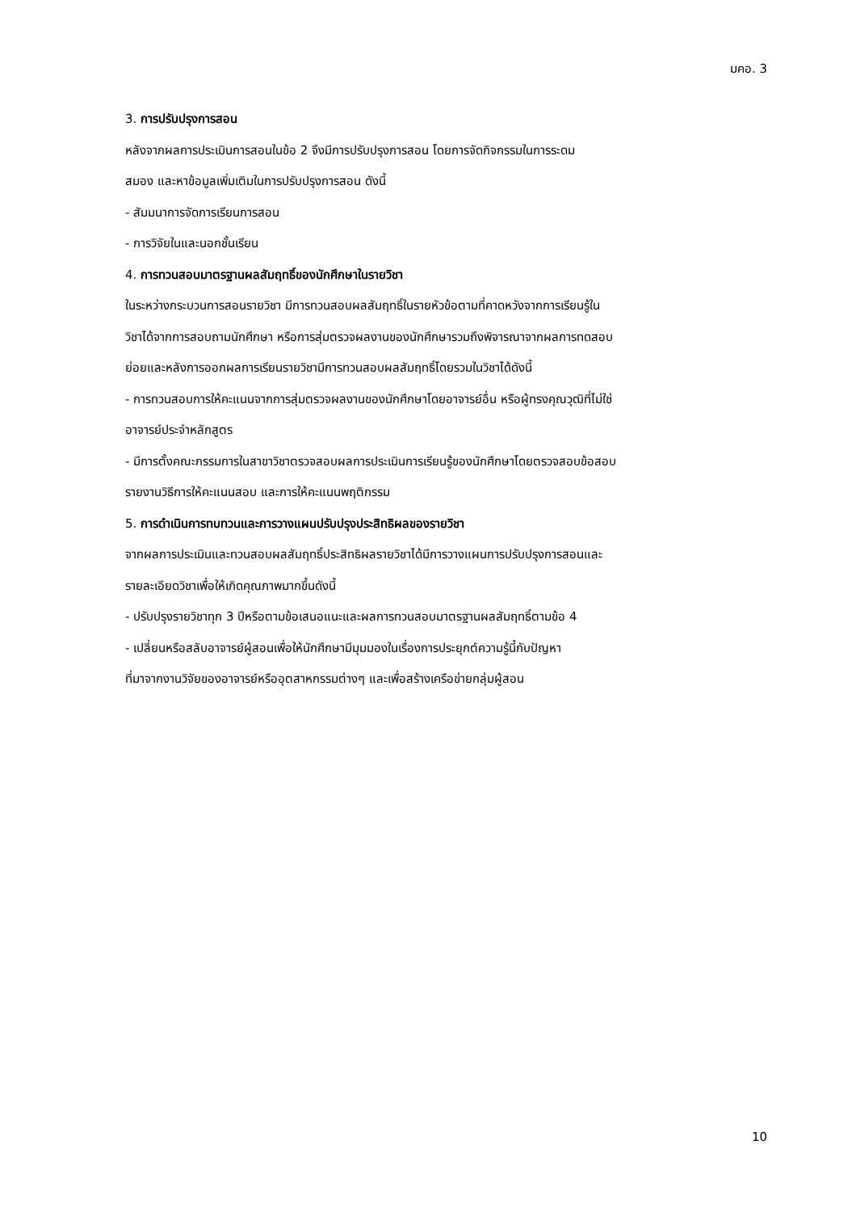มคอ. 3
3. การปรับปรุงการสอน
หลังจากผลการประเมินการสอนในข้อ 2 จึงมีการปรับปรุงการสอน โดยการจัดกิจกรรมในการระดม
สมอง และหาข้อมูลเพิ่มเติมในการปรับปรุงการสอน ดังนี้
- สัมมนาการจัดการเรียนการสอน
- การวิจัยในและนอกชั้นเรียน
4. การทวนสอบมาตรฐานผลสัมฤทธิ์ของนักศึกษาในรายวิชา
ในระหว่างกระบวนการสอนรายวิชา มีการทวนสอบผลสัมฤทธิ์ในรายหัวข้อตามที่คาดหวังจากการเรียนรู้ใน
วิชาได้จากการสอบถามนักศึกษา หรือการสุ่มตรวจผลงานของนักศึกษารวมถึงพิจารณาจากผลการทดสอบ
ย่อยและหลังการออกผลการเรียนรายวิชามีการทวนสอบผลสัมฤทธิ์โดยรวมในวิชาได้ดังนี้
- การทวนสอบการให้คะแนนจากการสุ่มตรวจผลงานของนักศึกษาโดยอาจารย์อื่น หรือผู้ทรงคุณวุฒิที่ไม่ใช่
อาจารย์ประจำหลักสูตร
- มีการตั้งคณะกรรมการในสาขาวิชาตรวจสอบผลการประเมินการเรียนรู้ของนักศึกษาโดยตรวจสอบข้อสอบ
รายงานวิธีการให้คะแนนสอบ และการให้คะแนนพฤติกรรม
5. การดำเนินการทบทวนและการวางแผนปรับปรุงประสิทธิผลของรายวิชา
จากผลการประเมินและทวนสอบผลสัมฤทธิ์ประสิทธิผลรายวิชาได้มีการวางแผนการปรับปรุงการสอนและ
รายละเอียดวิชาเพื่อให้เกิดคุณภาพมากขึ้นดังนี้
- ปรับปรุงรายวิชาทุก 3 ปีหรือตามข้อเสนอแนะและผลการทวนสอบมาตรฐานผลสัมฤทธิ์ตามข้อ 4
- เปลี่ยนหรือสลับอาจารย์ผู้สอนเพื่อให้นักศึกษามีมุมมองในเรื่องการประยุกต์ความรู้นี้กับปัญหา
ที่มาจากงานวิจัยของอาจารย์หรืออุตสาหกรรมต่างๆ และเพื่อสร้างเครือข่ายกลุ่มผู้สอน
10